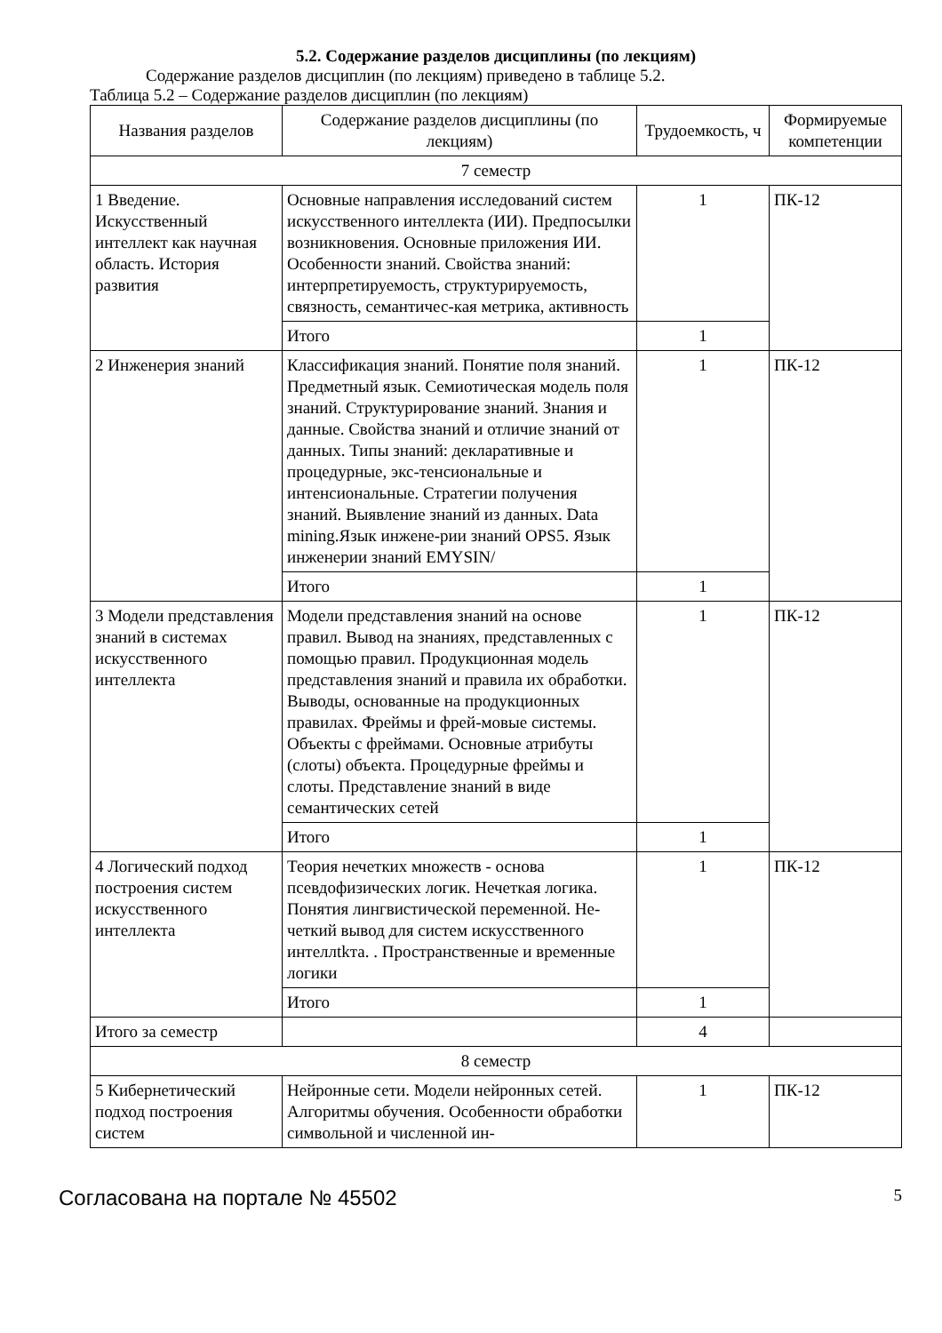5.2. Содержание разделов дисциплины (по лекциям)
Содержание разделов дисциплин (по лекциям) приведено в таблице 5.2.
Таблица 5.2 – Содержание разделов дисциплин (по лекциям)
| Названия разделов | Содержание разделов дисциплины (по лекциям) | Трудоемкость, ч | Формируемые компетенции |
| --- | --- | --- | --- |
| 7 семестр | | | |
| 1 Введение. Искусственный интеллект как научная область. История развития | Основные направления исследований систем искусственного интеллекта (ИИ). Предпосылки возникновения. Основные приложения ИИ. Особенности знаний. Свойства знаний: интерпретируемость, структурируемость, связность, семантичес-кая метрика, активность | 1 | ПК-12 |
| | Итого | 1 | |
| 2 Инженерия знаний | Классификация знаний. Понятие поля знаний. Предметный язык. Семиотическая модель поля знаний. Структурирование знаний. Знания и данные. Свойства знаний и отличие знаний от данных. Типы знаний: декларативные и процедурные, экс-тенсиональные и интенсиональные. Стратегии получения знаний. Выявление знаний из данных. Data mining.Язык инжене-рии знаний OPS5. Язык инженерии знаний EMYSIN/ | 1 | ПК-12 |
| | Итого | 1 | |
| 3 Модели представления знаний в системах искусственного интеллекта | Модели представления знаний на основе правил. Вывод на знаниях, представленных с помощью правил. Продукционная модель представления знаний и правила их обработки. Выводы, основанные на продукционных правилах. Фреймы и фрей-мовые системы. Объекты с фреймами. Основные атрибуты (слоты) объекта. Процедурные фреймы и слоты. Представление знаний в виде семантических сетей | 1 | ПК-12 |
| | Итого | 1 | |
| 4 Логический подход построения систем искусственного интеллекта | Теория нечетких множеств - основа псевдофизических логик. Нечеткая логика. Понятия лингвистической переменной. Не-четкий вывод для систем искусственного интеллtkта. . Пространственные и временные логики | 1 | ПК-12 |
| | Итого | 1 | |
| Итого за семестр | | 4 | |
| 8 семестр | | | |
| 5 Кибернетический подход построения систем | Нейронные сети. Модели нейронных сетей. Алгоритмы обучения. Особенности обработки символьной и численной ин- | 1 | ПК-12 |
Согласована на портале № 45502 5